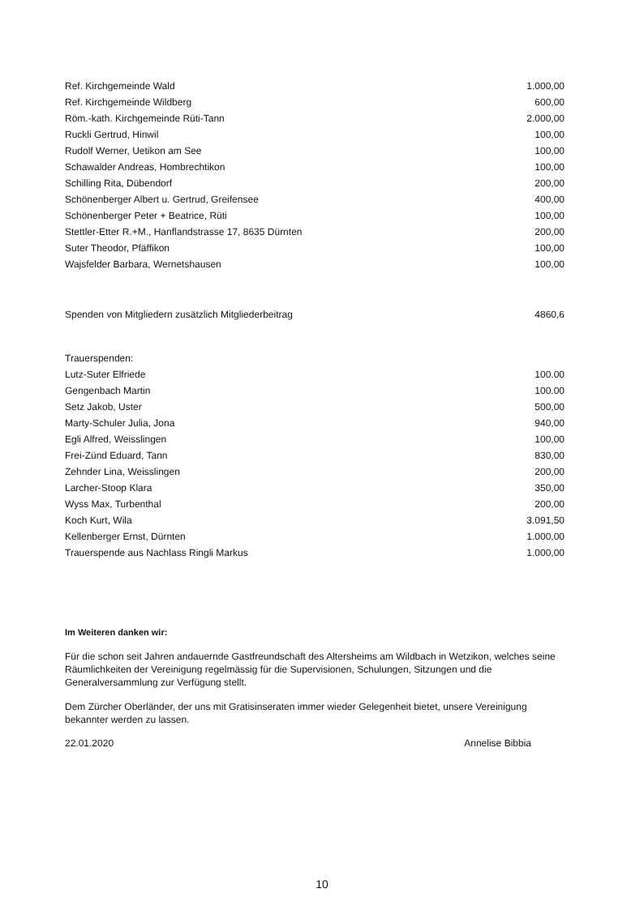| Ref. Kirchgemeinde Wald | 1.000,00 |
| Ref. Kirchgemeinde Wildberg | 600,00 |
| Röm.-kath. Kirchgemeinde Rüti-Tann | 2.000,00 |
| Ruckli Gertrud, Hinwil | 100,00 |
| Rudolf Werner, Uetikon am See | 100,00 |
| Schawalder Andreas, Hombrechtikon | 100,00 |
| Schilling Rita, Dübendorf | 200,00 |
| Schönenberger Albert u. Gertrud, Greifensee | 400,00 |
| Schönenberger Peter + Beatrice, Rüti | 100,00 |
| Stettler-Etter R.+M., Hanflandstrasse 17, 8635 Dürnten | 200,00 |
| Suter Theodor, Pfäffikon | 100,00 |
| Wajsfelder Barbara, Wernetshausen | 100,00 |
| Spenden von Mitgliedern zusätzlich Mitgliederbeitrag | 4860,6 |
| Trauerspenden: | |
| Lutz-Suter Elfriede | 100.00 |
| Gengenbach Martin | 100.00 |
| Setz Jakob, Uster | 500,00 |
| Marty-Schuler Julia, Jona | 940,00 |
| Egli Alfred, Weisslingen | 100,00 |
| Frei-Zünd Eduard, Tann | 830,00 |
| Zehnder Lina, Weisslingen | 200,00 |
| Larcher-Stoop Klara | 350,00 |
| Wyss Max, Turbenthal | 200,00 |
| Koch Kurt, Wila | 3.091,50 |
| Kellenberger Ernst, Dürnten | 1.000,00 |
| Trauerspende aus Nachlass Ringli Markus | 1.000,00 |
Im Weiteren danken wir:
Für die schon seit Jahren andauernde Gastfreundschaft des Altersheims am Wildbach in Wetzikon, welches seine Räumlichkeiten der Vereinigung regelmässig für die Supervisionen, Schulungen, Sitzungen und die Generalversammlung zur Verfügung stellt.
Dem Zürcher Oberländer, der uns mit Gratisinseraten immer wieder Gelegenheit bietet, unsere Vereinigung bekannter werden zu lassen.
22.01.2020 Annelise Bibbia
10